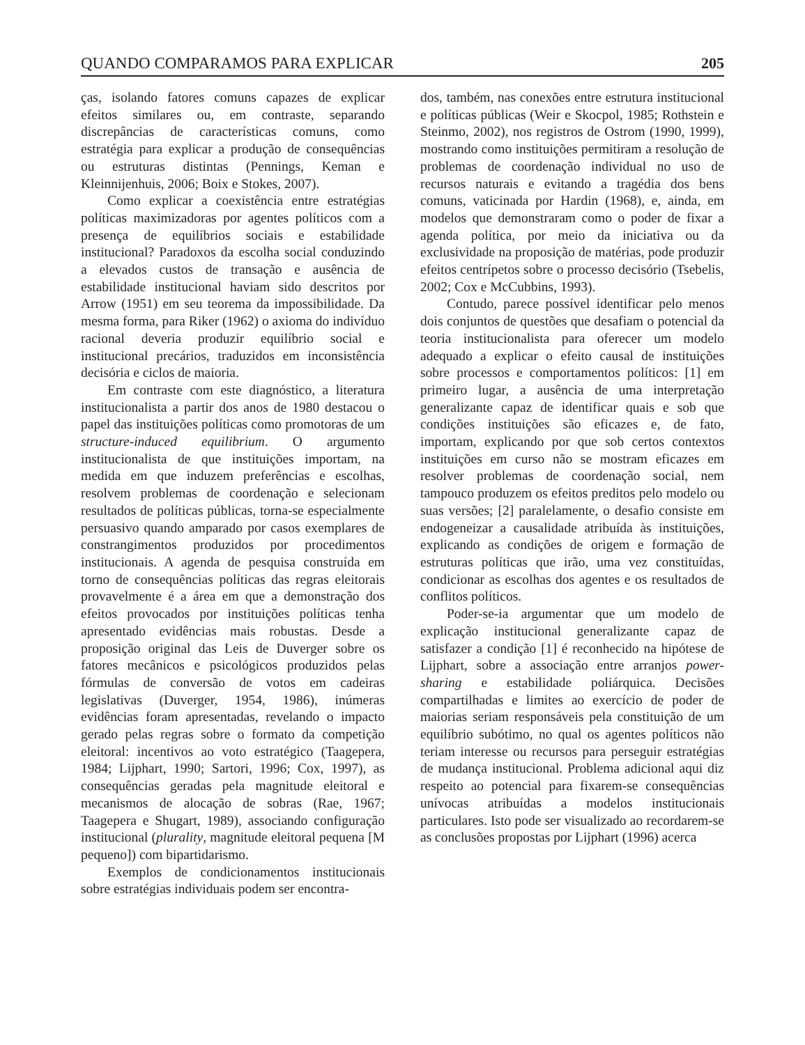QUANDO COMPARAMOS PARA EXPLICAR 205
ças, isolando fatores comuns capazes de explicar efeitos similares ou, em contraste, separando discrepâncias de características comuns, como estratégia para explicar a produção de consequências ou estruturas distintas (Pennings, Keman e Kleinnijenhuis, 2006; Boix e Stokes, 2007).
Como explicar a coexistência entre estratégias políticas maximizadoras por agentes políticos com a presença de equilíbrios sociais e estabilidade institucional? Paradoxos da escolha social conduzindo a elevados custos de transação e ausência de estabilidade institucional haviam sido descritos por Arrow (1951) em seu teorema da impossibilidade. Da mesma forma, para Riker (1962) o axioma do indivíduo racional deveria produzir equilíbrio social e institucional precários, traduzidos em inconsistência decisória e ciclos de maioria.
Em contraste com este diagnóstico, a literatura institucionalista a partir dos anos de 1980 destacou o papel das instituições políticas como promotoras de um structure-induced equilibrium. O argumento institucionalista de que instituições importam, na medida em que induzem preferências e escolhas, resolvem problemas de coordenação e selecionam resultados de políticas públicas, torna-se especialmente persuasivo quando amparado por casos exemplares de constrangimentos produzidos por procedimentos institucionais. A agenda de pesquisa construída em torno de consequências políticas das regras eleitorais provavelmente é a área em que a demonstração dos efeitos provocados por instituições políticas tenha apresentado evidências mais robustas. Desde a proposição original das Leis de Duverger sobre os fatores mecânicos e psicológicos produzidos pelas fórmulas de conversão de votos em cadeiras legislativas (Duverger, 1954, 1986), inúmeras evidências foram apresentadas, revelando o impacto gerado pelas regras sobre o formato da competição eleitoral: incentivos ao voto estratégico (Taagepera, 1984; Lijphart, 1990; Sartori, 1996; Cox, 1997), as consequências geradas pela magnitude eleitoral e mecanismos de alocação de sobras (Rae, 1967; Taagepera e Shugart, 1989), associando configuração institucional (plurality, magnitude eleitoral pequena [M pequeno]) com bipartidarismo.
Exemplos de condicionamentos institucionais sobre estratégias individuais podem ser encontra-
dos, também, nas conexões entre estrutura institucional e políticas públicas (Weir e Skocpol, 1985; Rothstein e Steinmo, 2002), nos registros de Ostrom (1990, 1999), mostrando como instituições permitiram a resolução de problemas de coordenação individual no uso de recursos naturais e evitando a tragédia dos bens comuns, vaticinada por Hardin (1968), e, ainda, em modelos que demonstraram como o poder de fixar a agenda política, por meio da iniciativa ou da exclusividade na proposição de matérias, pode produzir efeitos centrípetos sobre o processo decisório (Tsebelis, 2002; Cox e McCubbins, 1993).
Contudo, parece possível identificar pelo menos dois conjuntos de questões que desafiam o potencial da teoria institucionalista para oferecer um modelo adequado a explicar o efeito causal de instituições sobre processos e comportamentos políticos: [1] em primeiro lugar, a ausência de uma interpretação generalizante capaz de identificar quais e sob que condições instituições são eficazes e, de fato, importam, explicando por que sob certos contextos instituições em curso não se mostram eficazes em resolver problemas de coordenação social, nem tampouco produzem os efeitos preditos pelo modelo ou suas versões; [2] paralelamente, o desafio consiste em endogeneizar a causalidade atribuída às instituições, explicando as condições de origem e formação de estruturas políticas que irão, uma vez constituídas, condicionar as escolhas dos agentes e os resultados de conflitos políticos.
Poder-se-ia argumentar que um modelo de explicação institucional generalizante capaz de satisfazer a condição [1] é reconhecido na hipótese de Lijphart, sobre a associação entre arranjos power-sharing e estabilidade poliárquica. Decisões compartilhadas e limites ao exercício de poder de maiorias seriam responsáveis pela constituição de um equilíbrio subótimo, no qual os agentes políticos não teriam interesse ou recursos para perseguir estratégias de mudança institucional. Problema adicional aqui diz respeito ao potencial para fixarem-se consequências unívocas atribuídas a modelos institucionais particulares. Isto pode ser visualizado ao recordarem-se as conclusões propostas por Lijphart (1996) acerca